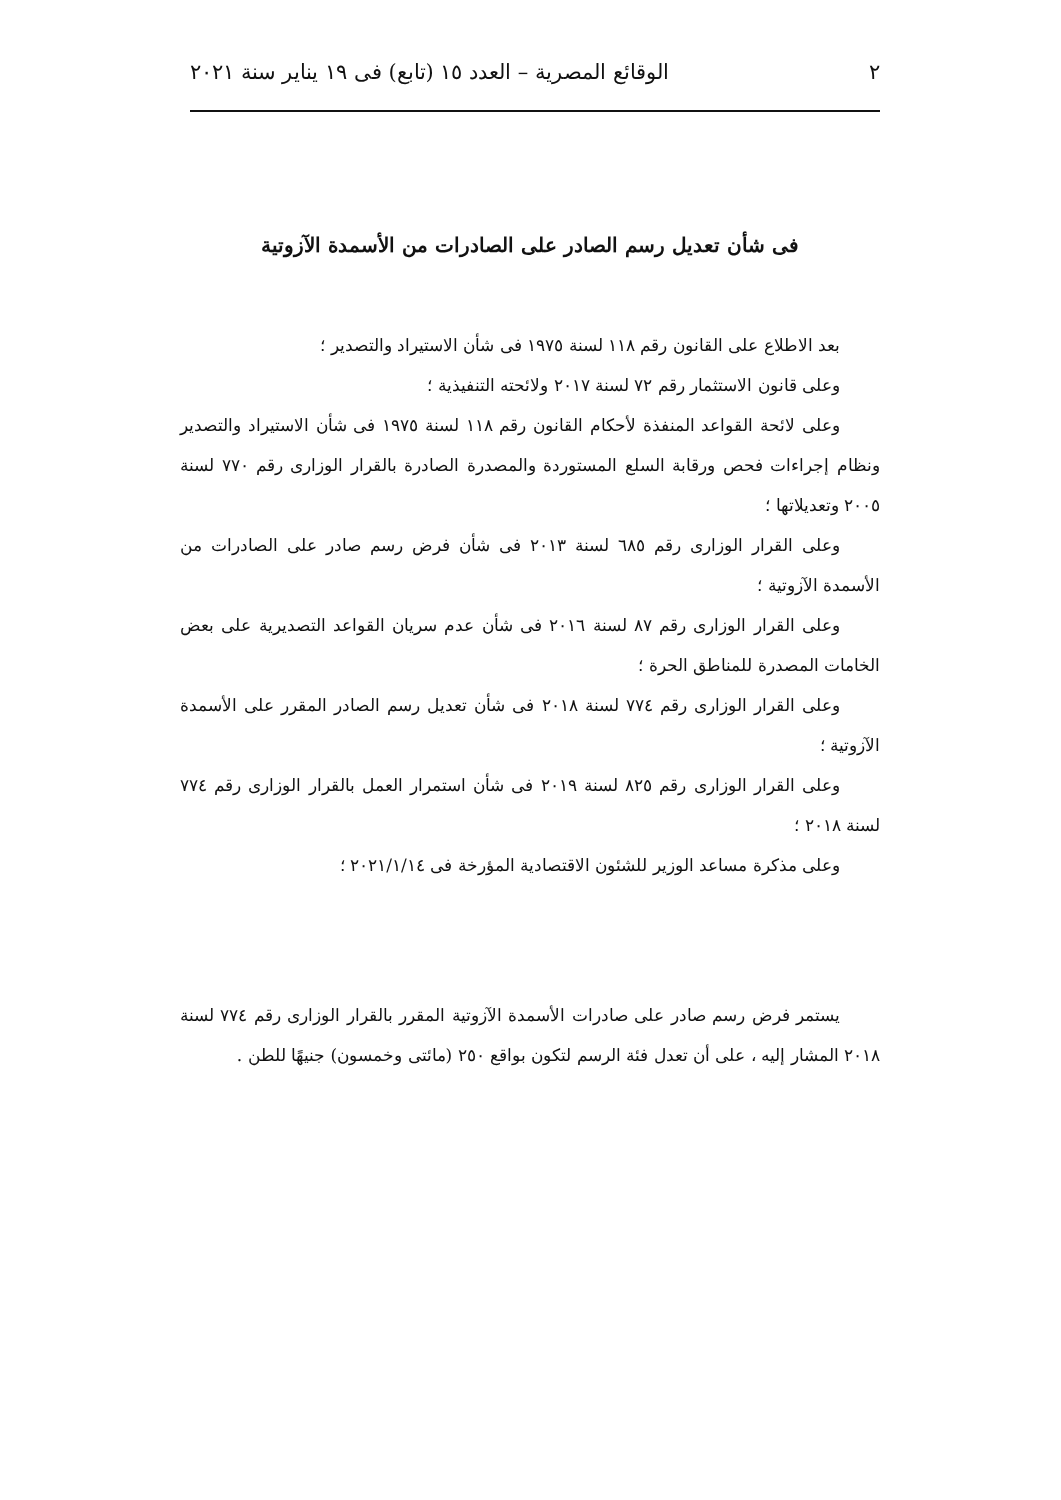٢ الوقائع المصرية – العدد ١٥ (تابع) فى ١٩ يناير سنة ٢٠٢١
فى شأن تعديل رسم الصادر على الصادرات من الأسمدة الآزوتية
بعد الاطلاع على القانون رقم ١١٨ لسنة ١٩٧٥ فى شأن الاستيراد والتصدير ؛
وعلى قانون الاستثمار رقم ٧٢ لسنة ٢٠١٧ ولائحته التنفيذية ؛
وعلى لائحة القواعد المنفذة لأحكام القانون رقم ١١٨ لسنة ١٩٧٥ فى شأن الاستيراد والتصدير ونظام إجراءات فحص ورقابة السلع المستوردة والمصدرة الصادرة بالقرار الوزارى رقم ٧٧٠ لسنة ٢٠٠٥ وتعديلاتها ؛
وعلى القرار الوزارى رقم ٦٨٥ لسنة ٢٠١٣ فى شأن فرض رسم صادر على الصادرات من الأسمدة الآزوتية ؛
وعلى القرار الوزارى رقم ٨٧ لسنة ٢٠١٦ فى شأن عدم سريان القواعد التصديرية على بعض الخامات المصدرة للمناطق الحرة ؛
وعلى القرار الوزارى رقم ٧٧٤ لسنة ٢٠١٨ فى شأن تعديل رسم الصادر المقرر على الأسمدة الآزوتية ؛
وعلى القرار الوزارى رقم ٨٢٥ لسنة ٢٠١٩ فى شأن استمرار العمل بالقرار الوزارى رقم ٧٧٤ لسنة ٢٠١٨ ؛
وعلى مذكرة مساعد الوزير للشئون الاقتصادية المؤرخة فى ٢٠٢١/١/١٤ ؛
يستمر فرض رسم صادر على صادرات الأسمدة الآزوتية المقرر بالقرار الوزارى رقم ٧٧٤ لسنة ٢٠١٨ المشار إليه ، على أن تعدل فئة الرسم لتكون بواقع ٢٥٠ (مائتى وخمسون) جنيهًا للطن .